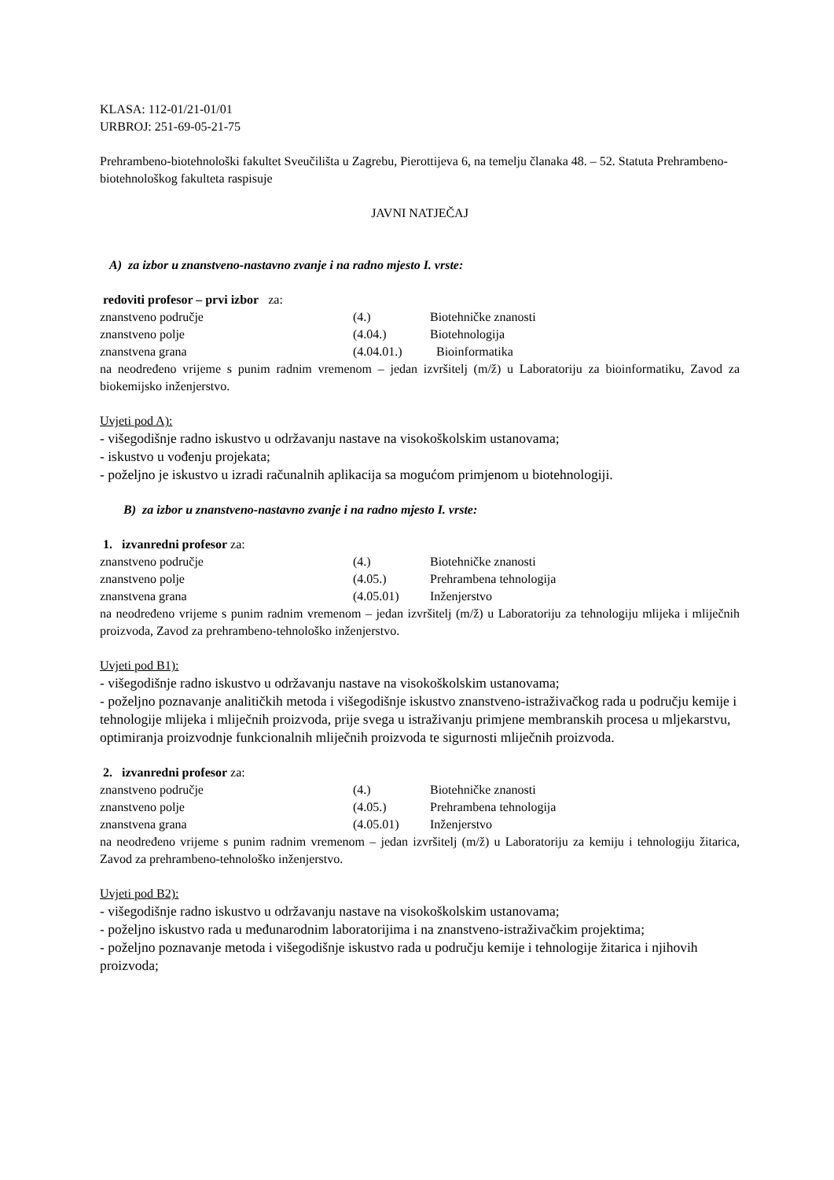KLASA: 112-01/21-01/01
URBROJ: 251-69-05-21-75
Prehrambeno-biotehnološki fakultet Sveučilišta u Zagrebu, Pierottijeva 6, na temelju članaka 48. – 52. Statuta Prehrambeno-biotehnološkog fakulteta raspisuje
JAVNI NATJEČAJ
A) za izbor u znanstveno-nastavno zvanje i na radno mjesto I. vrste:
redoviti profesor – prvi izbor za:
| znanstveno područje | (4.) | Biotehničke znanosti |
| znanstveno polje | (4.04.) | Biotehnologija |
| znanstvena grana | (4.04.01.) | Bioinformatika |
na neodređeno vrijeme s punim radnim vremenom – jedan izvršitelj (m/ž) u Laboratoriju za bioinformatiku, Zavod za biokemijsko inženjerstvo.
Uvjeti pod A):
- višegodišnje radno iskustvo u održavanju nastave na visokoškolskim ustanovama;
- iskustvo u vođenju projekata;
- poželjno je iskustvo u izradi računalnih aplikacija sa mogućom primjenom u biotehnologiji.
B) za izbor u znanstveno-nastavno zvanje i na radno mjesto I. vrste:
1. izvanredni profesor za:
| znanstveno područje | (4.) | Biotehničke znanosti |
| znanstveno polje | (4.05.) | Prehrambena tehnologija |
| znanstvena grana | (4.05.01) | Inženjerstvo |
na neodređeno vrijeme s punim radnim vremenom – jedan izvršitelj (m/ž) u Laboratoriju za tehnologiju mlijeka i mliječnih proizvoda, Zavod za prehrambeno-tehnološko inženjerstvo.
Uvjeti pod B1):
- višegodišnje radno iskustvo u održavanju nastave na visokoškolskim ustanovama;
- poželjno poznavanje analitičkih metoda i višegodišnje iskustvo znanstveno-istraživačkog rada u području kemije i tehnologije mlijeka i mliječnih proizvoda, prije svega u istraživanju primjene membranskih procesa u mljekarstvu, optimiranja proizvodnje funkcionalnih mliječnih proizvoda te sigurnosti mliječnih proizvoda.
2. izvanredni profesor za:
| znanstveno područje | (4.) | Biotehničke znanosti |
| znanstveno polje | (4.05.) | Prehrambena tehnologija |
| znanstvena grana | (4.05.01) | Inženjerstvo |
na neodređeno vrijeme s punim radnim vremenom – jedan izvršitelj (m/ž) u Laboratoriju za kemiju i tehnologiju žitarica, Zavod za prehrambeno-tehnološko inženjerstvo.
Uvjeti pod B2):
- višegodišnje radno iskustvo u održavanju nastave na visokoškolskim ustanovama;
- poželjno iskustvo rada u međunarodnim laboratorijima i na znanstveno-istraživačkim projektima;
- poželjno poznavanje metoda i višegodišnje iskustvo rada u području kemije i tehnologije žitarica i njihovih proizvoda;